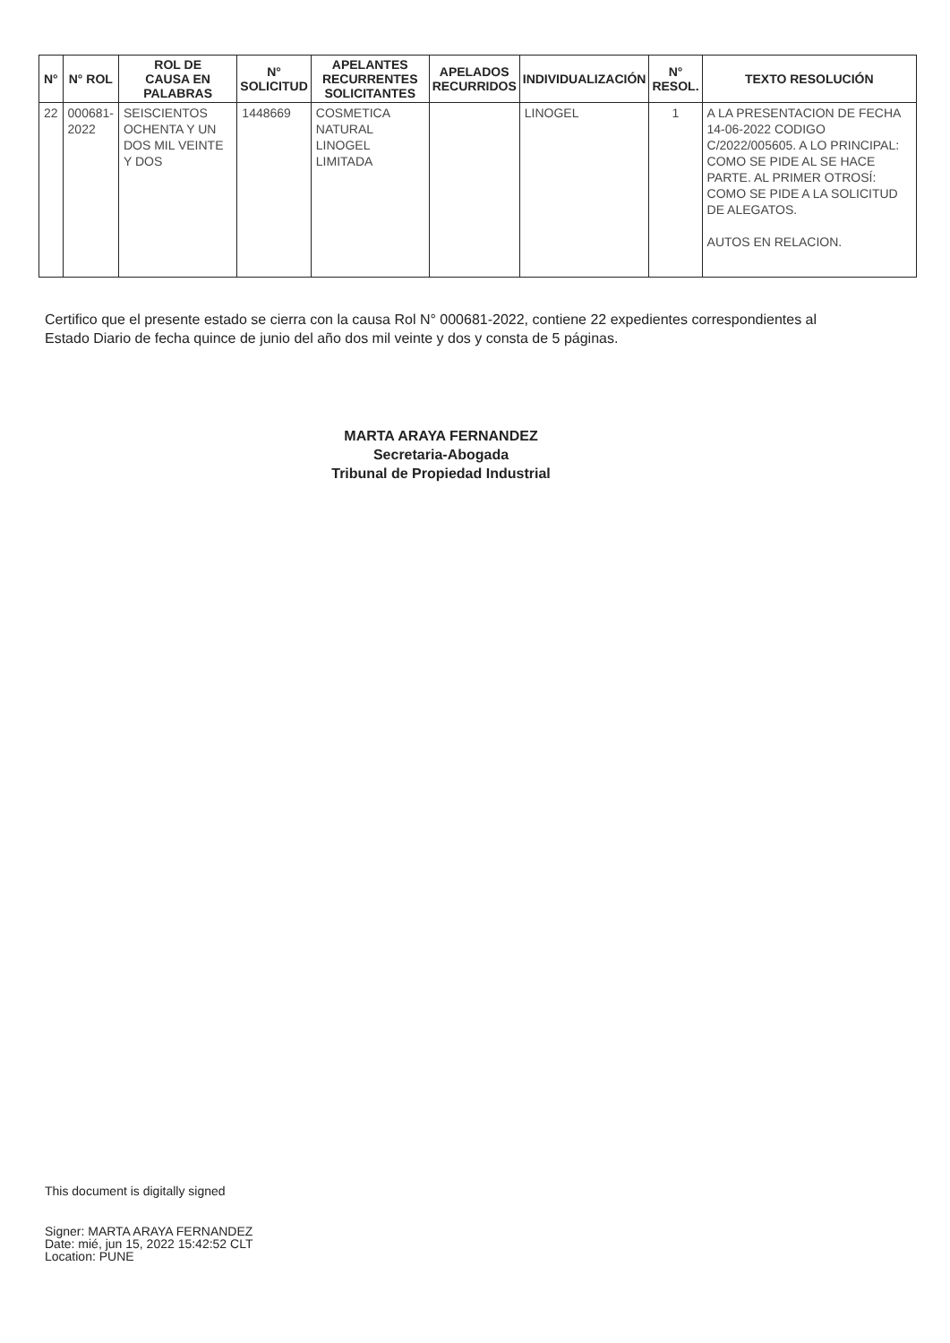| N° | N° ROL | ROL DE CAUSA EN PALABRAS | N° SOLICITUD | APELANTES RECURRENTES SOLICITANTES | APELADOS RECURRIDOS | INDIVIDUALIZACIÓN | N° RESOL. | TEXTO RESOLUCIÓN |
| --- | --- | --- | --- | --- | --- | --- | --- | --- |
| 22 | 000681- 2022 | SEISCIENTOS OCHENTA Y UN DOS MIL VEINTE Y DOS | 1448669 | COSMETICA NATURAL LINOGEL LIMITADA | | LINOGEL | 1 | A LA PRESENTACION DE FECHA 14-06-2022 CODIGO C/2022/005605. A LO PRINCIPAL: COMO SE PIDE AL SE HACE PARTE. AL PRIMER OTROSÍ: COMO SE PIDE A LA SOLICITUD DE ALEGATOS. AUTOS EN RELACION. |
Certifico que el presente estado se cierra con la causa Rol N° 000681-2022, contiene 22 expedientes correspondientes al Estado Diario de fecha quince de junio del año dos mil veinte y dos y consta de 5 páginas.
MARTA ARAYA FERNANDEZ
Secretaria-Abogada
Tribunal de Propiedad Industrial
This document is digitally signed
Signer: MARTA ARAYA FERNANDEZ
Date: mié, jun 15, 2022 15:42:52 CLT
Location: PUNE